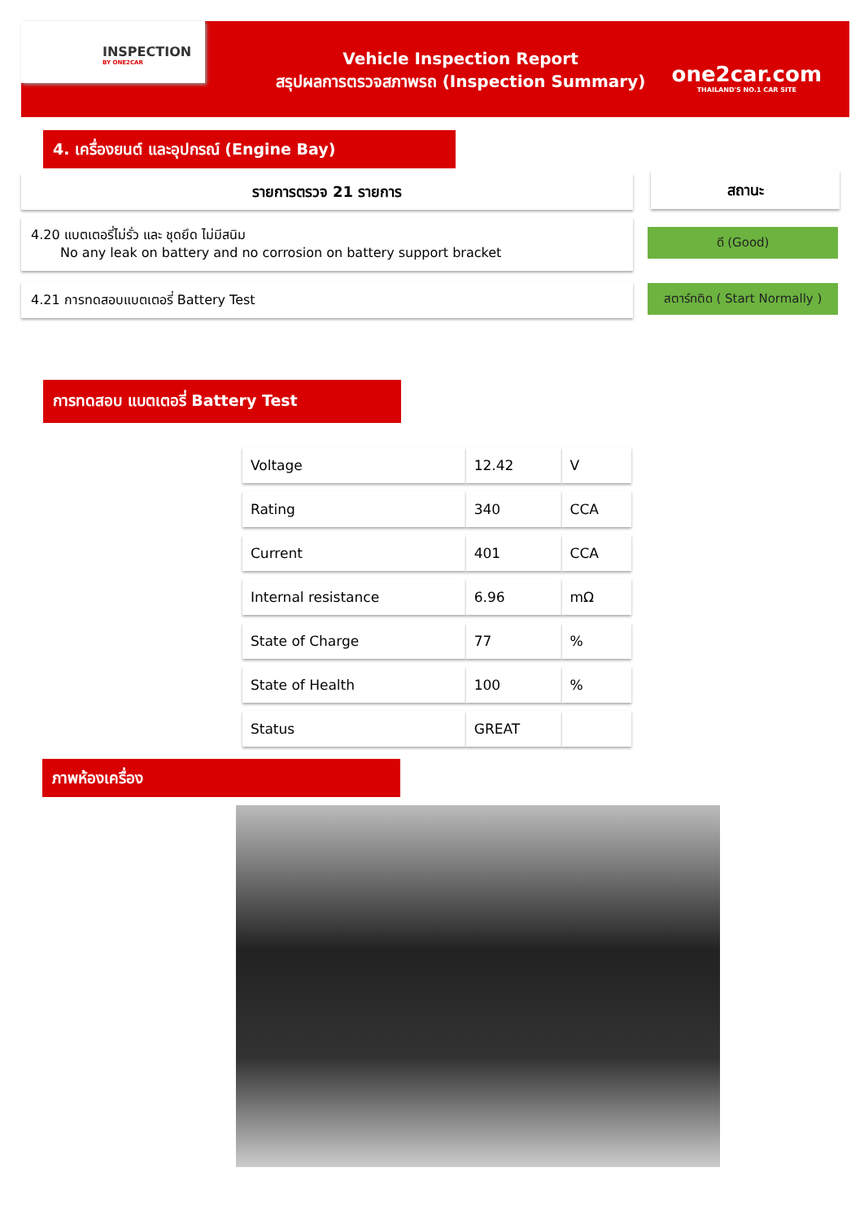INSPECTION
BY ONE2CAR
Vehicle Inspection Report
สรุปผลการตรวจสภาพรถ (Inspection Summary)
one2car.com
THAILAND'S NO.1 CAR SITE
4. เครื่องยนต์ และอุปกรณ์ (Engine Bay)
รายการตรวจ 21 รายการ สถานะ
4.20 แบตเตอรี่ไม่รั่ว และ ชุดยึด ไม่มีสนิม
No any leak on battery and no corrosion on battery support bracket
ดี (Good)
4.21 การทดสอบแบตเตอรี่ Battery Test
สตาร์ทติด ( Start Normally )
การทดสอบ แบตเตอรี่ Battery Test
| Voltage | 12.42 | V |
| Rating | 340 | CCA |
| Current | 401 | CCA |
| Internal resistance | 6.96 | mΩ |
| State of Charge | 77 | % |
| State of Health | 100 | % |
| Status | GREAT | |
ภาพห้องเครื่อง